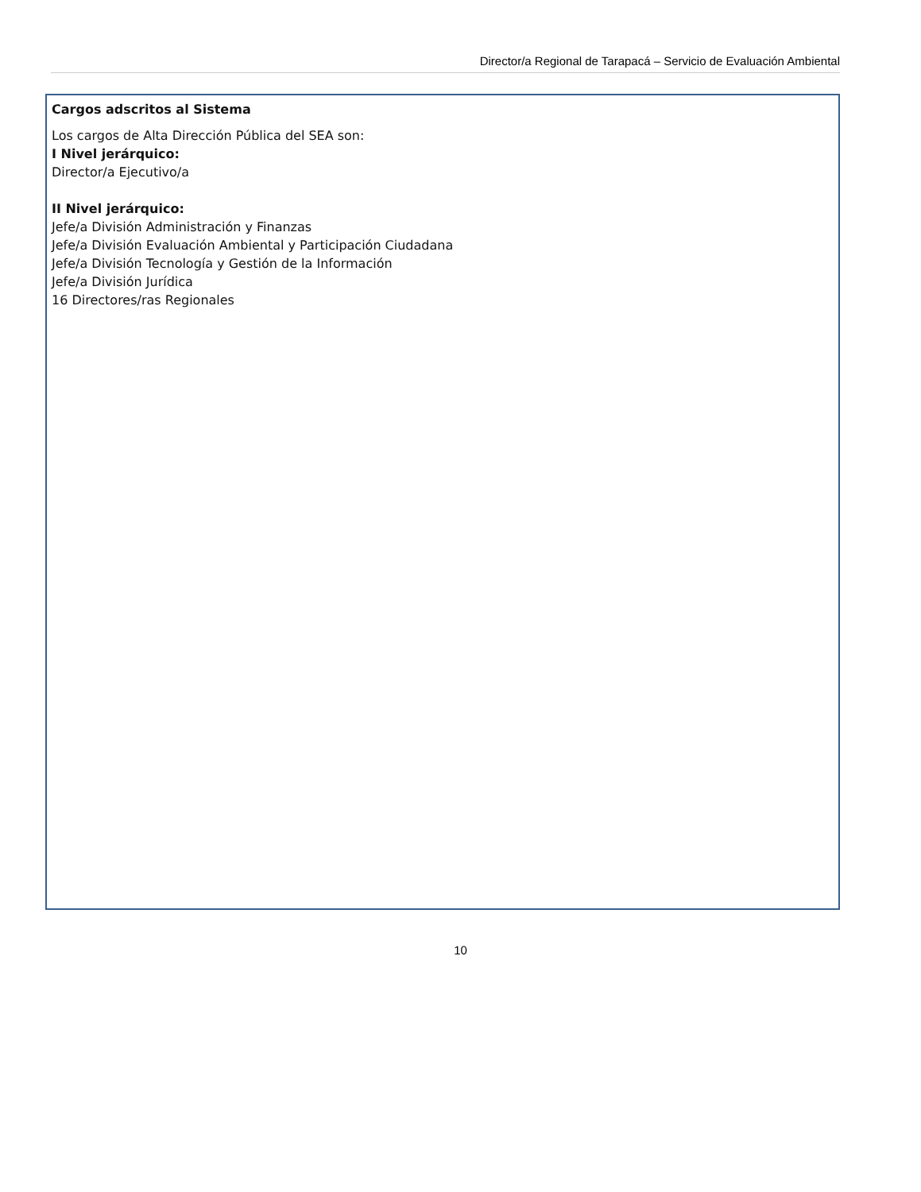Director/a Regional de Tarapacá – Servicio de Evaluación Ambiental
Cargos adscritos al Sistema
Los cargos de Alta Dirección Pública del SEA son:
I Nivel jerárquico:
Director/a Ejecutivo/a
II Nivel jerárquico:
Jefe/a División Administración y Finanzas
Jefe/a División Evaluación Ambiental y Participación Ciudadana
Jefe/a División Tecnología y Gestión de la Información
Jefe/a División Jurídica
16 Directores/ras Regionales
10